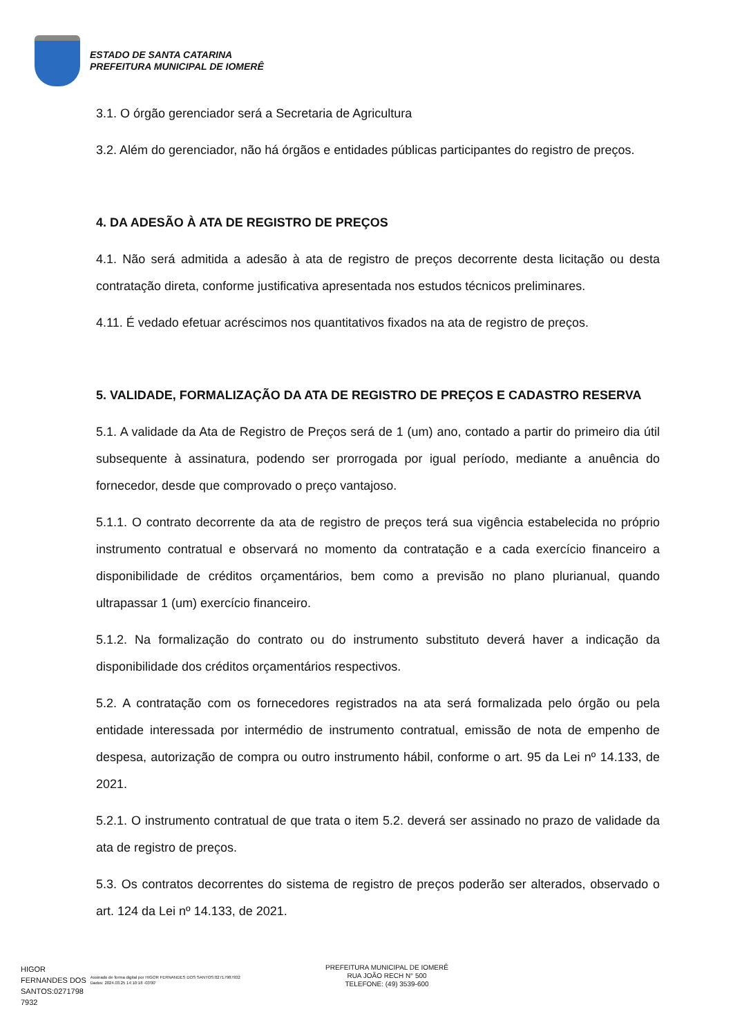ESTADO DE SANTA CATARINA
PREFEITURA MUNICIPAL DE IOMERÊ
3.1. O órgão gerenciador será a Secretaria de Agricultura
3.2. Além do gerenciador, não há órgãos e entidades públicas participantes do registro de preços.
4. DA ADESÃO À ATA DE REGISTRO DE PREÇOS
4.1. Não será admitida a adesão à ata de registro de preços decorrente desta licitação ou desta contratação direta, conforme justificativa apresentada nos estudos técnicos preliminares.
4.11. É vedado efetuar acréscimos nos quantitativos fixados na ata de registro de preços.
5. VALIDADE, FORMALIZAÇÃO DA ATA DE REGISTRO DE PREÇOS E CADASTRO RESERVA
5.1. A validade da Ata de Registro de Preços será de 1 (um) ano, contado a partir do primeiro dia útil subsequente à assinatura, podendo ser prorrogada por igual período, mediante a anuência do fornecedor, desde que comprovado o preço vantajoso.
5.1.1. O contrato decorrente da ata de registro de preços terá sua vigência estabelecida no próprio instrumento contratual e observará no momento da contratação e a cada exercício financeiro a disponibilidade de créditos orçamentários, bem como a previsão no plano plurianual, quando ultrapassar 1 (um) exercício financeiro.
5.1.2. Na formalização do contrato ou do instrumento substituto deverá haver a indicação da disponibilidade dos créditos orçamentários respectivos.
5.2. A contratação com os fornecedores registrados na ata será formalizada pelo órgão ou pela entidade interessada por intermédio de instrumento contratual, emissão de nota de empenho de despesa, autorização de compra ou outro instrumento hábil, conforme o art. 95 da Lei nº 14.133, de 2021.
5.2.1. O instrumento contratual de que trata o item 5.2. deverá ser assinado no prazo de validade da ata de registro de preços.
5.3. Os contratos decorrentes do sistema de registro de preços poderão ser alterados, observado o art. 124 da Lei nº 14.133, de 2021.
HIGOR
FERNANDES DOS
SANTOS:0271798
7932
Assinado de forma digital por HIGOR FERNANDES DOS SANTOS:02717987932
Dados: 2024.03.25 14:10:18 -03'00'
PREFEITURA MUNICIPAL DE IOMERÊ
RUA JOÃO RECH N° 500
TELEFONE: (49) 3539-600